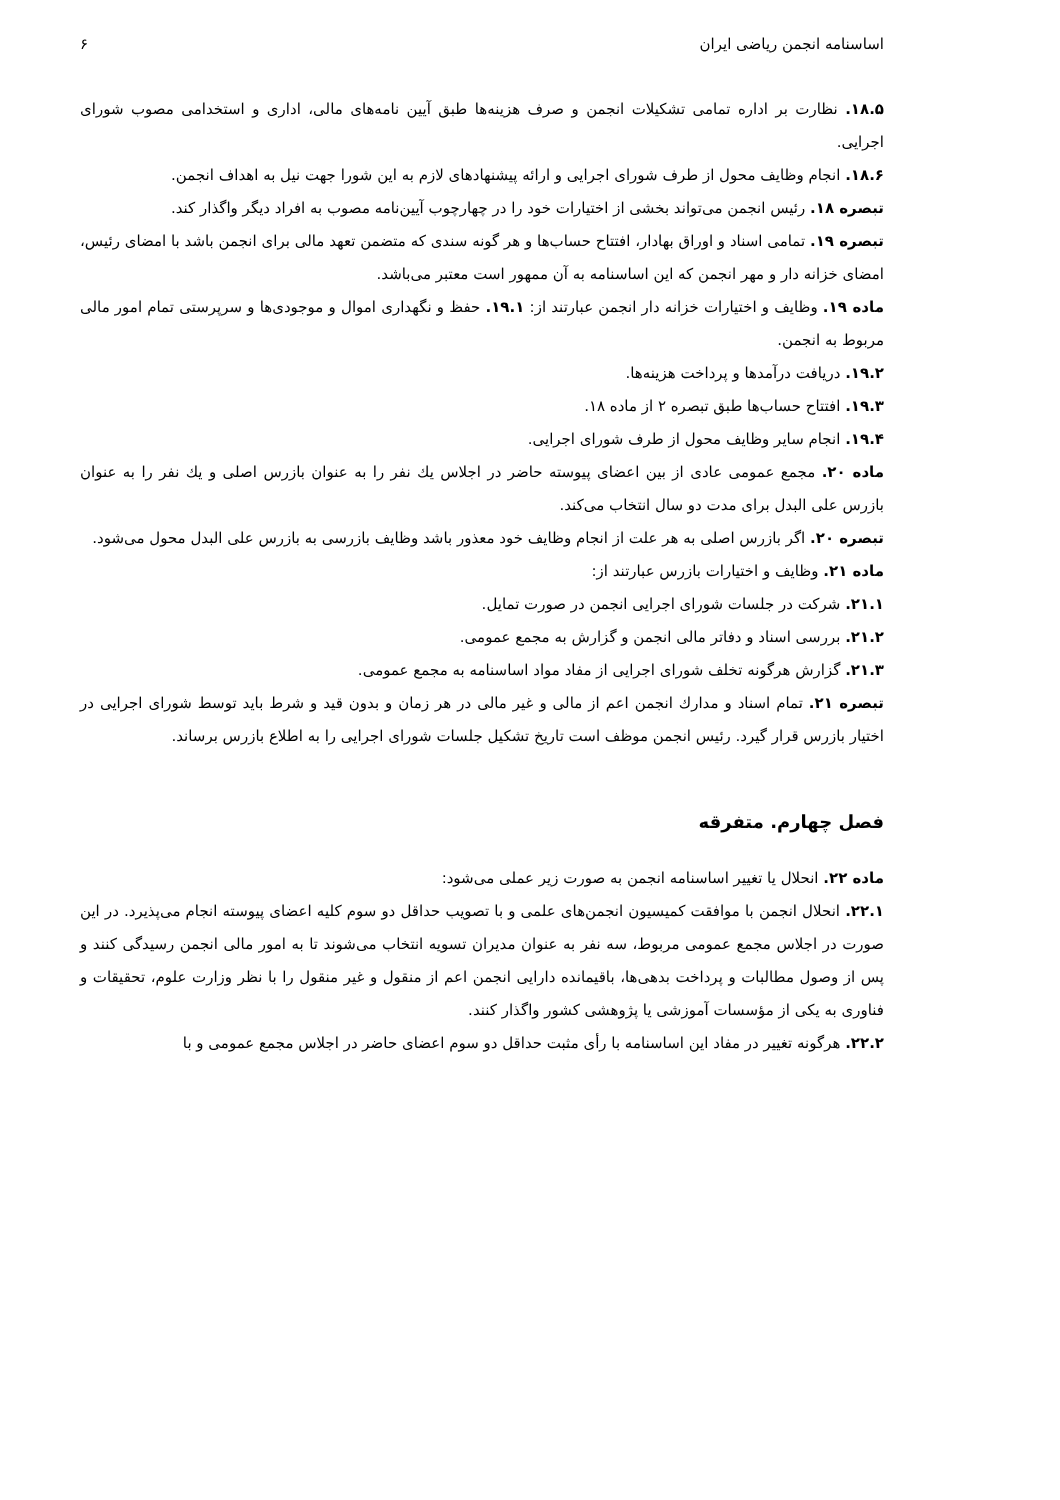اساسنامه انجمن ریاضی ایران ۶
۱۸.۵. نظارت بر اداره تمامی تشکیلات انجمن و صرف هزینه‌ها طبق آیین نامه‌های مالی، اداری و استخدامی مصوب شورای اجرایی.
۱۸.۶. انجام وظایف محول از طرف شورای اجرایی و ارائه پیشنهادهای لازم به این شورا جهت نیل به اهداف انجمن.
تبصره ۱۸. رئیس انجمن می‌تواند بخشی از اختیارات خود را در چهارچوب آیین‌نامه مصوب به افراد دیگر واگذار کند.
تبصره ۱۹. تمامی اسناد و اوراق بهادار، افتتاح حساب‌ها و هر گونه سندی که متضمن تعهد مالی برای انجمن باشد با امضای رئیس، امضای خزانه دار و مهر انجمن که این اساسنامه به آن ممهور است معتبر می‌باشد.
ماده ۱۹. وظایف و اختیارات خزانه دار انجمن عبارتند از: ۱۹.۱. حفظ و نگهداری اموال و موجودی‌ها و سرپرستی تمام امور مالی مربوط به انجمن.
۱۹.۲. دریافت درآمدها و پرداخت هزینه‌ها.
۱۹.۳. افتتاح حساب‌ها طبق تبصره ۲ از ماده ۱۸.
۱۹.۴. انجام سایر وظایف محول از طرف شورای اجرایی.
ماده ۲۰. مجمع عمومی عادی از بین اعضای پیوسته حاضر در اجلاس یك نفر را به عنوان بازرس اصلی و یك نفر را به عنوان بازرس علی البدل برای مدت دو سال انتخاب می‌کند.
تبصره ۲۰. اگر بازرس اصلی به هر علت از انجام وظایف خود معذور باشد وظایف بازرسی به بازرس علی البدل محول می‌شود.
ماده ۲۱. وظایف و اختیارات بازرس عبارتند از:
۲۱.۱. شرکت در جلسات شورای اجرایی انجمن در صورت تمایل.
۲۱.۲. بررسی اسناد و دفاتر مالی انجمن و گزارش به مجمع عمومی.
۲۱.۳. گزارش هرگونه تخلف شورای اجرایی از مفاد مواد اساسنامه به مجمع عمومی.
تبصره ۲۱. تمام اسناد و مدارك انجمن اعم از مالی و غیر مالی در هر زمان و بدون قید و شرط باید توسط شورای اجرایی در اختیار بازرس قرار گیرد. رئیس انجمن موظف است تاریخ تشکیل جلسات شورای اجرایی را به اطلاع بازرس برساند.
فصل چهارم. متفرقه
ماده ۲۲. انحلال یا تغییر اساسنامه انجمن به صورت زیر عملی می‌شود:
۲۲.۱. انحلال انجمن با موافقت کمیسیون انجمن‌های علمی و با تصویب حداقل دو سوم کلیه اعضای پیوسته انجام می‌پذیرد. در این صورت در اجلاس مجمع عمومی مربوط، سه نفر به عنوان مدیران تسویه انتخاب می‌شوند تا به امور مالی انجمن رسیدگی کنند و پس از وصول مطالبات و پرداخت بدهی‌ها، باقیمانده دارایی انجمن اعم از منقول و غیر منقول را با نظر وزارت علوم، تحقیقات و فناوری به یکی از مؤسسات آموزشی یا پژوهشی کشور واگذار کنند.
۲۲.۲. هرگونه تغییر در مفاد این اساسنامه با رأی مثبت حداقل دو سوم اعضای حاضر در اجلاس مجمع عمومی و با